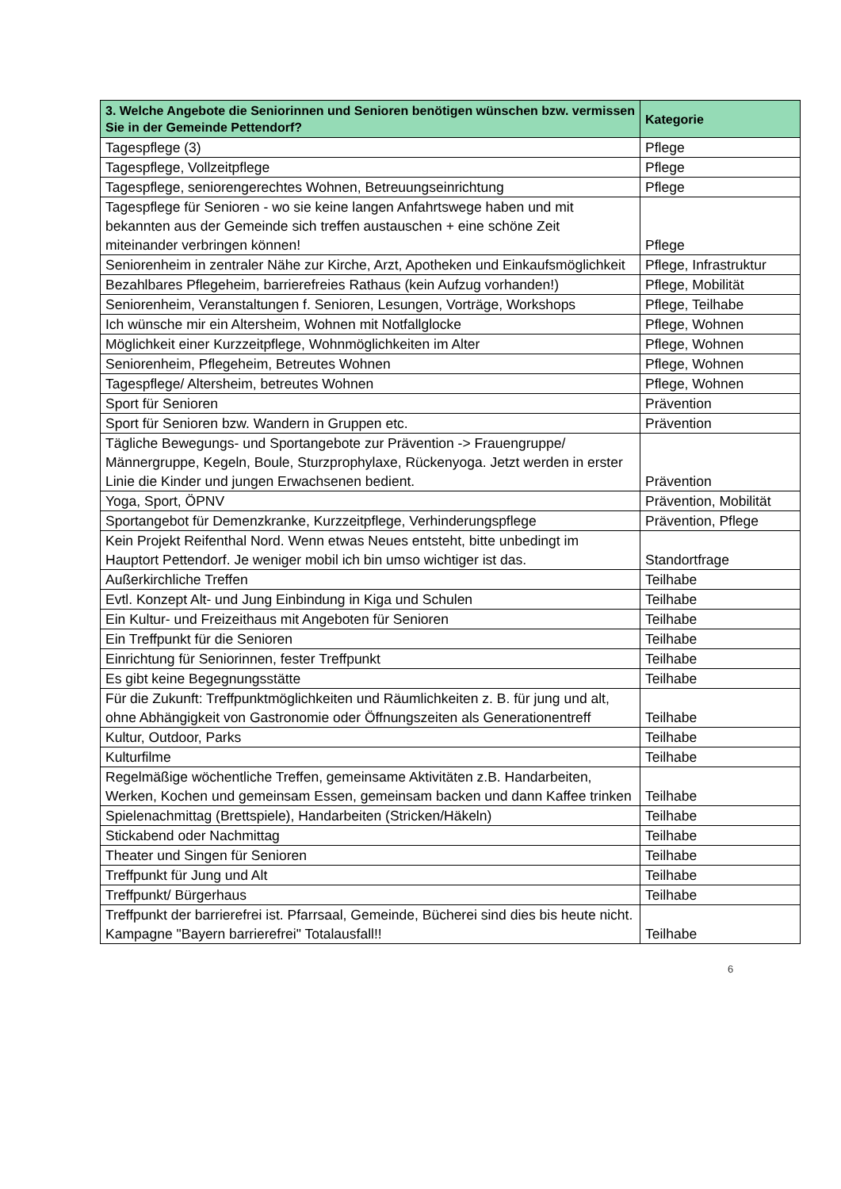| 3. Welche Angebote die Seniorinnen und Senioren benötigen wünschen bzw. vermissen Sie in der Gemeinde Pettendorf? | Kategorie |
| --- | --- |
| Tagespflege (3) | Pflege |
| Tagespflege, Vollzeitpflege | Pflege |
| Tagespflege, seniorengerechtes Wohnen, Betreuungseinrichtung | Pflege |
| Tagespflege für Senioren - wo sie keine langen Anfahrtswege haben und mit bekannten aus der Gemeinde sich treffen austauschen + eine schöne Zeit miteinander verbringen können! | Pflege |
| Seniorenheim in zentraler Nähe zur Kirche, Arzt, Apotheken und Einkaufsmöglichkeit | Pflege, Infrastruktur |
| Bezahlbares Pflegeheim, barrierefreies Rathaus (kein Aufzug vorhanden!) | Pflege, Mobilität |
| Seniorenheim, Veranstaltungen f. Senioren, Lesungen, Vorträge, Workshops | Pflege, Teilhabe |
| Ich wünsche mir ein Altersheim, Wohnen mit Notfallglocke | Pflege, Wohnen |
| Möglichkeit einer Kurzzeitpflege, Wohnmöglichkeiten im Alter | Pflege, Wohnen |
| Seniorenheim, Pflegeheim, Betreutes Wohnen | Pflege, Wohnen |
| Tagespflege/ Altersheim, betreutes Wohnen | Pflege, Wohnen |
| Sport für Senioren | Prävention |
| Sport für Senioren bzw. Wandern in Gruppen etc. | Prävention |
| Tägliche Bewegungs- und Sportangebote zur Prävention -> Frauengruppe/ Männergruppe, Kegeln, Boule, Sturzprophylaxe, Rückenyoga. Jetzt werden in erster Linie die Kinder und jungen Erwachsenen bedient. | Prävention |
| Yoga, Sport, ÖPNV | Prävention, Mobilität |
| Sportangebot für Demenzkranke, Kurzzeitpflege, Verhinderungspflege | Prävention, Pflege |
| Kein Projekt Reifenthal Nord. Wenn etwas Neues entsteht, bitte unbedingt im Hauptort Pettendorf. Je weniger mobil ich bin umso wichtiger ist das. | Standortfrage |
| Außerkirchliche Treffen | Teilhabe |
| Evtl. Konzept Alt- und Jung Einbindung in Kiga und Schulen | Teilhabe |
| Ein Kultur- und Freizeithaus mit Angeboten für Senioren | Teilhabe |
| Ein Treffpunkt für die Senioren | Teilhabe |
| Einrichtung für Seniorinnen, fester Treffpunkt | Teilhabe |
| Es gibt keine Begegnungsstätte | Teilhabe |
| Für die Zukunft: Treffpunktmöglichkeiten und Räumlichkeiten z. B. für jung und alt, ohne Abhängigkeit von Gastronomie oder Öffnungszeiten als Generationentreff | Teilhabe |
| Kultur, Outdoor, Parks | Teilhabe |
| Kulturfilme | Teilhabe |
| Regelmäßige wöchentliche Treffen, gemeinsame Aktivitäten z.B. Handarbeiten, Werken, Kochen und gemeinsam Essen, gemeinsam backen und dann Kaffee trinken | Teilhabe |
| Spielenachmittag (Brettspiele), Handarbeiten (Stricken/Häkeln) | Teilhabe |
| Stickabend oder Nachmittag | Teilhabe |
| Theater und Singen für Senioren | Teilhabe |
| Treffpunkt für Jung und Alt | Teilhabe |
| Treffpunkt/ Bürgerhaus | Teilhabe |
| Treffpunkt der barrierefrei ist. Pfarrsaal, Gemeinde, Bücherei sind dies bis heute nicht. Kampagne "Bayern barrierefrei" Totalausfall!! | Teilhabe |
6